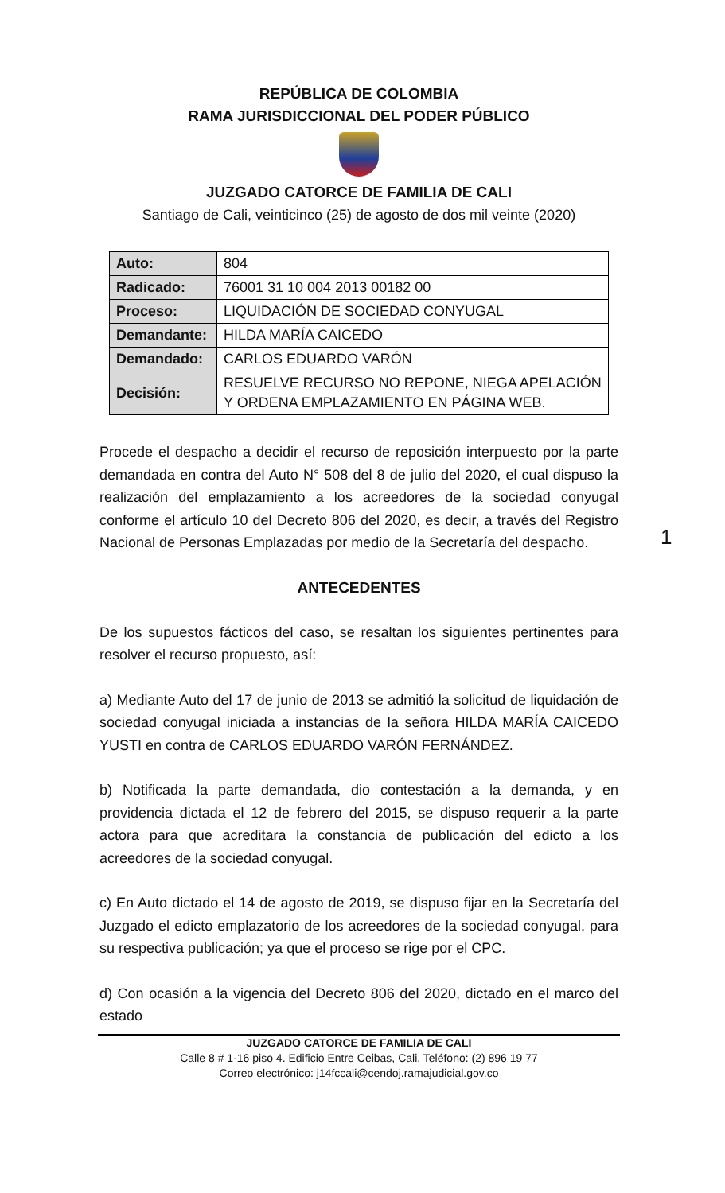REPÚBLICA DE COLOMBIA
RAMA JURISDICCIONAL DEL PODER PÚBLICO
JUZGADO CATORCE DE FAMILIA DE CALI
Santiago de Cali, veinticinco (25) de agosto de dos mil veinte (2020)
| Auto: | 804 |
| Radicado: | 76001 31 10 004 2013 00182 00 |
| Proceso: | LIQUIDACIÓN DE SOCIEDAD CONYUGAL |
| Demandante: | HILDA MARÍA CAICEDO |
| Demandado: | CARLOS EDUARDO VARÓN |
| Decisión: | RESUELVE RECURSO NO REPONE, NIEGA APELACIÓN Y ORDENA EMPLAZAMIENTO EN PÁGINA WEB. |
Procede el despacho a decidir el recurso de reposición interpuesto por la parte demandada en contra del Auto N° 508 del 8 de julio del 2020, el cual dispuso la realización del emplazamiento a los acreedores de la sociedad conyugal conforme el artículo 10 del Decreto 806 del 2020, es decir, a través del Registro Nacional de Personas Emplazadas por medio de la Secretaría del despacho.
ANTECEDENTES
De los supuestos fácticos del caso, se resaltan los siguientes pertinentes para resolver el recurso propuesto, así:
a) Mediante Auto del 17 de junio de 2013 se admitió la solicitud de liquidación de sociedad conyugal iniciada a instancias de la señora HILDA MARÍA CAICEDO YUSTI en contra de CARLOS EDUARDO VARÓN FERNÁNDEZ.
b) Notificada la parte demandada, dio contestación a la demanda, y en providencia dictada el 12 de febrero del 2015, se dispuso requerir a la parte actora para que acreditara la constancia de publicación del edicto a los acreedores de la sociedad conyugal.
c) En Auto dictado el 14 de agosto de 2019, se dispuso fijar en la Secretaría del Juzgado el edicto emplazatorio de los acreedores de la sociedad conyugal, para su respectiva publicación; ya que el proceso se rige por el CPC.
d) Con ocasión a la vigencia del Decreto 806 del 2020, dictado en el marco del estado
1
JUZGADO CATORCE DE FAMILIA DE CALI
Calle 8 # 1-16 piso 4. Edificio Entre Ceibas, Cali. Teléfono: (2) 896 19 77
Correo electrónico: j14fccali@cendoj.ramajudicial.gov.co